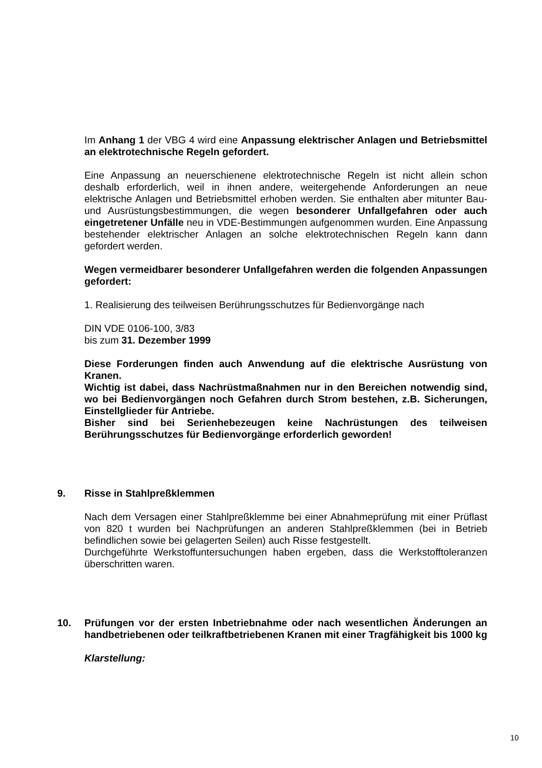Im Anhang 1 der VBG 4 wird eine Anpassung elektrischer Anlagen und Betriebsmittel an elektrotechnische Regeln gefordert.
Eine Anpassung an neuerschienene elektrotechnische Regeln ist nicht allein schon deshalb erforderlich, weil in ihnen andere, weitergehende Anforderungen an neue elektrische Anlagen und Betriebsmittel erhoben werden. Sie enthalten aber mitunter Bau- und Ausrüstungsbestimmungen, die wegen besonderer Unfallgefahren oder auch eingetretener Unfälle neu in VDE-Bestimmungen aufgenommen wurden. Eine Anpassung bestehender elektrischer Anlagen an solche elektrotechnischen Regeln kann dann gefordert werden.
Wegen vermeidbarer besonderer Unfallgefahren werden die folgenden Anpassungen gefordert:
1. Realisierung des teilweisen Berührungsschutzes für Bedienvorgänge nach
DIN VDE 0106-100, 3/83
bis zum 31. Dezember 1999
Diese Forderungen finden auch Anwendung auf die elektrische Ausrüstung von Kranen.
Wichtig ist dabei, dass Nachrüstmaßnahmen nur in den Bereichen notwendig sind, wo bei Bedienvorgängen noch Gefahren durch Strom bestehen, z.B. Sicherungen, Einstellglieder für Antriebe.
Bisher sind bei Serienhebezeugen keine Nachrüstungen des teilweisen Berührungsschutzes für Bedienvorgänge erforderlich geworden!
9. Risse in Stahlpreßklemmen
Nach dem Versagen einer Stahlpreßklemme bei einer Abnahmeprüfung mit einer Prüflast von 820 t wurden bei Nachprüfungen an anderen Stahlpreßklemmen (bei in Betrieb befindlichen sowie bei gelagerten Seilen) auch Risse festgestellt.
Durchgeführte Werkstoffuntersuchungen haben ergeben, dass die Werkstofftoleranzen überschritten waren.
10. Prüfungen vor der ersten Inbetriebnahme oder nach wesentlichen Änderungen an handbetriebenen oder teilkraftbetriebenen Kranen mit einer Tragfähigkeit bis 1000 kg
Klarstellung:
10